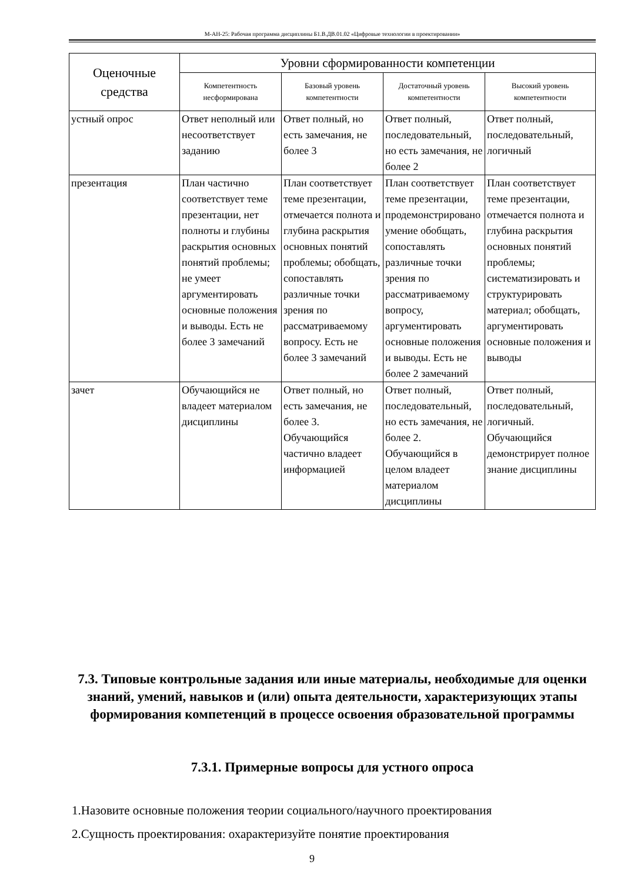М-АН-25: Рабочая программа дисциплины Б1.В.ДВ.01.02 «Цифровые технологии в проектировании»
| Оценочные средства | Уровни сформированности компетенции | | | |
| --- | --- | --- | --- | --- |
| | Компетентность несформирована | Базовый уровень компетентности | Достаточный уровень компетентности | Высокий уровень компетентности |
| устный опрос | Ответ неполный или несоответствует заданию | Ответ полный, но есть замечания, не более 3 | Ответ полный, последовательный, но есть замечания, не более 2 | Ответ полный, последовательный, логичный |
| презентация | План частично соответствует теме презентации, нет полноты и глубины раскрытия основных понятий проблемы; не умеет аргументировать основные положения и выводы. Есть не более 3 замечаний | План соответствует теме презентации, отмечается полнота и глубина раскрытия основных понятий проблемы; обобщать, сопоставлять различные точки зрения по рассматриваемому вопросу. Есть не более 3 замечаний | План соответствует теме презентации, продемонстрировано умение обобщать, сопоставлять различные точки зрения по рассматриваемому вопросу, аргументировать основные положения и выводы. Есть не более 2 замечаний | План соответствует теме презентации, отмечается полнота и глубина раскрытия основных понятий проблемы; систематизировать и структурировать материал; обобщать, аргументировать основные положения и выводы |
| зачет | Обучающийся не владеет материалом дисциплины | Ответ полный, но есть замечания, не более 3. Обучающийся частично владеет информацией | Ответ полный, последовательный, но есть замечания, не более 2. Обучающийся в целом владеет материалом дисциплины | Ответ полный, последовательный, логичный. Обучающийся демонстрирует полное знание дисциплины |
7.3. Типовые контрольные задания или иные материалы, необходимые для оценки знаний, умений, навыков и (или) опыта деятельности, характеризующих этапы формирования компетенций в процессе освоения образовательной программы
7.3.1. Примерные вопросы для устного опроса
1.Назовите основные положения теории социального/научного проектирования
2.Сущность проектирования: охарактеризуйте понятие проектирования
9